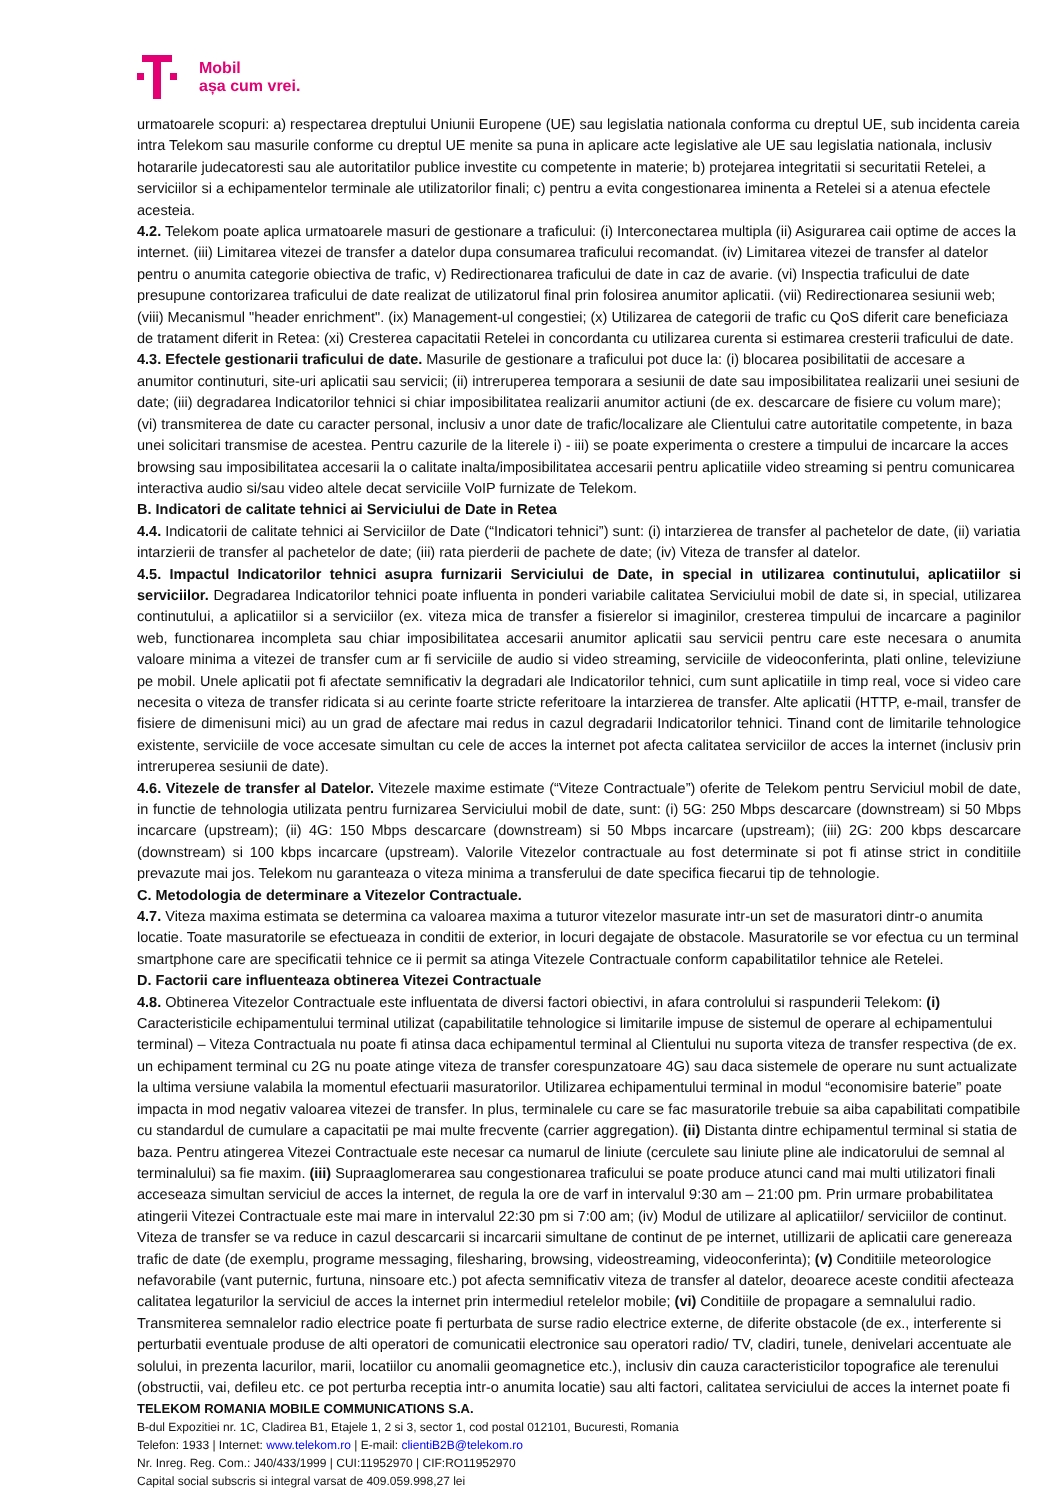Mobil
așa cum vrei.
urmatoarele scopuri: a) respectarea dreptului Uniunii Europene (UE) sau legislatia nationala conforma cu dreptul UE, sub incidenta careia intra Telekom sau masurile conforme cu dreptul UE menite sa puna in aplicare acte legislative ale UE sau legislatia nationala, inclusiv hotararile judecatoresti sau ale autoritatilor publice investite cu competente in materie; b) protejarea integritatii si securitatii Retelei, a serviciilor si a echipamentelor terminale ale utilizatorilor finali; c) pentru a evita congestionarea iminenta a Retelei si a atenua efectele acesteia.
4.2. Telekom poate aplica urmatoarele masuri de gestionare a traficului: (i) Interconectarea multipla (ii) Asigurarea caii optime de acces la internet. (iii) Limitarea vitezei de transfer a datelor dupa consumarea traficului recomandat. (iv) Limitarea vitezei de transfer al datelor pentru o anumita categorie obiectiva de trafic, v) Redirectionarea traficului de date in caz de avarie. (vi) Inspectia traficului de date presupune contorizarea traficului de date realizat de utilizatorul final prin folosirea anumitor aplicatii. (vii) Redirectionarea sesiunii web; (viii) Mecanismul "header enrichment". (ix) Management-ul congestiei; (x) Utilizarea de categorii de trafic cu QoS diferit care beneficiaza de tratament diferit in Retea: (xi) Cresterea capacitatii Retelei in concordanta cu utilizarea curenta si estimarea cresterii traficului de date.
4.3. Efectele gestionarii traficului de date. Masurile de gestionare a traficului pot duce la: (i) blocarea posibilitatii de accesare a anumitor continuturi, site-uri aplicatii sau servicii; (ii) intreruperea temporara a sesiunii de date sau imposibilitatea realizarii unei sesiuni de date; (iii) degradarea Indicatorilor tehnici si chiar imposibilitatea realizarii anumitor actiuni (de ex. descarcare de fisiere cu volum mare); (vi) transmiterea de date cu caracter personal, inclusiv a unor date de trafic/localizare ale Clientului catre autoritatile competente, in baza unei solicitari transmise de acestea. Pentru cazurile de la literele i) - iii) se poate experimenta o crestere a timpului de incarcare la acces browsing sau imposibilitatea accesarii la o calitate inalta/imposibilitatea accesarii pentru aplicatiile video streaming si pentru comunicarea interactiva audio si/sau video altele decat serviciile VoIP furnizate de Telekom.
B. Indicatori de calitate tehnici ai Serviciului de Date in Retea
4.4. Indicatorii de calitate tehnici ai Serviciilor de Date (“Indicatori tehnici”) sunt: (i) intarzierea de transfer al pachetelor de date, (ii) variatia intarzierii de transfer al pachetelor de date; (iii) rata pierderii de pachete de date; (iv) Viteza de transfer al datelor.
4.5. Impactul Indicatorilor tehnici asupra furnizarii Serviciului de Date, in special in utilizarea continutului, aplicatiilor si serviciilor. Degradarea Indicatorilor tehnici poate influenta in ponderi variabile calitatea Serviciului mobil de date si, in special, utilizarea continutului, a aplicatiilor si a serviciilor (ex. viteza mica de transfer a fisierelor si imaginilor, cresterea timpului de incarcare a paginilor web, functionarea incompleta sau chiar imposibilitatea accesarii anumitor aplicatii sau servicii pentru care este necesara o anumita valoare minima a vitezei de transfer cum ar fi serviciile de audio si video streaming, serviciile de videoconferinta, plati online, televiziune pe mobil. Unele aplicatii pot fi afectate semnificativ la degradari ale Indicatorilor tehnici, cum sunt aplicatiile in timp real, voce si video care necesita o viteza de transfer ridicata si au cerinte foarte stricte referitoare la intarzierea de transfer. Alte aplicatii (HTTP, e-mail, transfer de fisiere de dimenisuni mici) au un grad de afectare mai redus in cazul degradarii Indicatorilor tehnici. Tinand cont de limitarile tehnologice existente, serviciile de voce accesate simultan cu cele de acces la internet pot afecta calitatea serviciilor de acces la internet (inclusiv prin intreruperea sesiunii de date).
4.6. Vitezele de transfer al Datelor. Vitezele maxime estimate (“Viteze Contractuale”) oferite de Telekom pentru Serviciul mobil de date, in functie de tehnologia utilizata pentru furnizarea Serviciului mobil de date, sunt: (i) 5G: 250 Mbps descarcare (downstream) si 50 Mbps incarcare (upstream); (ii) 4G: 150 Mbps descarcare (downstream) si 50 Mbps incarcare (upstream); (iii) 2G: 200 kbps descarcare (downstream) si 100 kbps incarcare (upstream). Valorile Vitezelor contractuale au fost determinate si pot fi atinse strict in conditiile prevazute mai jos. Telekom nu garanteaza o viteza minima a transferului de date specifica fiecarui tip de tehnologie.
C. Metodologia de determinare a Vitezelor Contractuale.
4.7. Viteza maxima estimata se determina ca valoarea maxima a tuturor vitezelor masurate intr-un set de masuratori dintr-o anumita locatie. Toate masuratorile se efectueaza in conditii de exterior, in locuri degajate de obstacole. Masuratorile se vor efectua cu un terminal smartphone care are specificatii tehnice ce ii permit sa atinga Vitezele Contractuale conform capabilitatilor tehnice ale Retelei.
D. Factorii care influenteaza obtinerea Vitezei Contractuale
4.8. Obtinerea Vitezelor Contractuale este influentata de diversi factori obiectivi, in afara controlului si raspunderii Telekom: (i) Caracteristicile echipamentului terminal utilizat (capabilitatile tehnologice si limitarile impuse de sistemul de operare al echipamentului terminal) – Viteza Contractuala nu poate fi atinsa daca echipamentul terminal al Clientului nu suporta viteza de transfer respectiva (de ex. un echipament terminal cu 2G nu poate atinge viteza de transfer corespunzatoare 4G) sau daca sistemele de operare nu sunt actualizate la ultima versiune valabila la momentul efectuarii masuratorilor. Utilizarea echipamentului terminal in modul “economisire baterie” poate impacta in mod negativ valoarea vitezei de transfer. In plus, terminalele cu care se fac masuratorile trebuie sa aiba capabilitati compatibile cu standardul de cumulare a capacitatii pe mai multe frecvente (carrier aggregation). (ii) Distanta dintre echipamentul terminal si statia de baza. Pentru atingerea Vitezei Contractuale este necesar ca numarul de liniute (cerculete sau liniute pline ale indicatorului de semnal al terminalului) sa fie maxim. (iii) Supraaglomerarea sau congestionarea traficului se poate produce atunci cand mai multi utilizatori finali acceseaza simultan serviciul de acces la internet, de regula la ore de varf in intervalul 9:30 am – 21:00 pm. Prin urmare probabilitatea atingerii Vitezei Contractuale este mai mare in intervalul 22:30 pm si 7:00 am; (iv) Modul de utilizare al aplicatiilor/ serviciilor de continut. Viteza de transfer se va reduce in cazul descarcarii si incarcarii simultane de continut de pe internet, utillizarii de aplicatii care genereaza trafic de date (de exemplu, programe messaging, filesharing, browsing, videostreaming, videoconferinta); (v) Conditiile meteorologice nefavorabile (vant puternic, furtuna, ninsoare etc.) pot afecta semnificativ viteza de transfer al datelor, deoarece aceste conditii afecteaza calitatea legaturilor la serviciul de acces la internet prin intermediul retelelor mobile; (vi) Conditiile de propagare a semnalului radio. Transmiterea semnalelor radio electrice poate fi perturbata de surse radio electrice externe, de diferite obstacole (de ex., interferente si perturbatii eventuale produse de alti operatori de comunicatii electronice sau operatori radio/ TV, cladiri, tunele, denivelari accentuate ale solului, in prezenta lacurilor, marii, locatiilor cu anomalii geomagnetice etc.), inclusiv din cauza caracteristicilor topografice ale terenului (obstructii, vai, defileu etc. ce pot perturba receptia intr-o anumita locatie) sau alti factori, calitatea serviciului de acces la internet poate fi
TELEKOM ROMANIA MOBILE COMMUNICATIONS S.A.
B-dul Expozitiei nr. 1C, Cladirea B1, Etajele 1, 2 si 3, sector 1, cod postal 012101, Bucuresti, Romania
Telefon: 1933 | Internet: www.telekom.ro | E-mail: clientiB2B@telekom.ro
Nr. Inreg. Reg. Com.: J40/433/1999 | CUI:11952970 | CIF:RO11952970
Capital social subscris si integral varsat de 409.059.998,27 lei